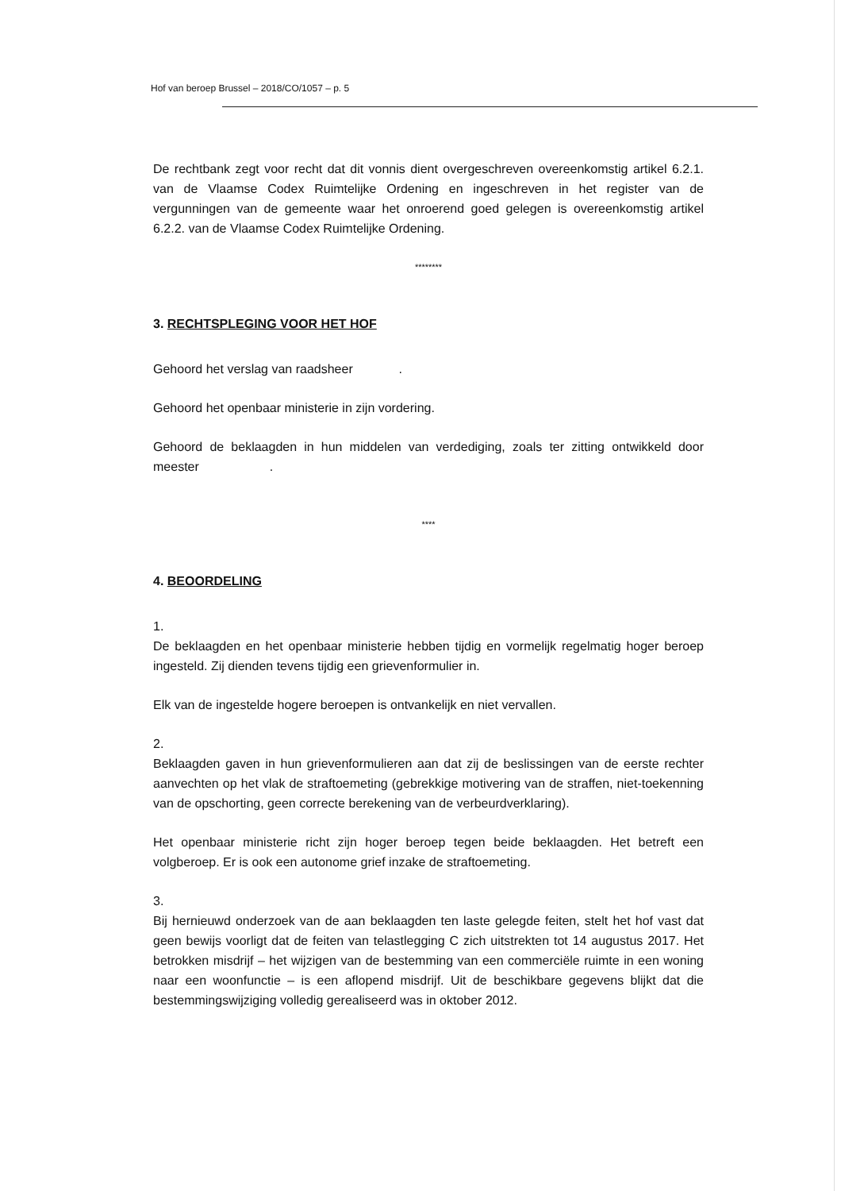Hof van beroep Brussel – 2018/CO/1057 – p. 5
De rechtbank zegt voor recht dat dit vonnis dient overgeschreven overeenkomstig artikel 6.2.1. van de Vlaamse Codex Ruimtelijke Ordening en ingeschreven in het register van de vergunningen van de gemeente waar het onroerend goed gelegen is overeenkomstig artikel 6.2.2. van de Vlaamse Codex Ruimtelijke Ordening.
********
3. RECHTSPLEGING VOOR HET HOF
Gehoord het verslag van raadsheer .
Gehoord het openbaar ministerie in zijn vordering.
Gehoord de beklaagden in hun middelen van verdediging, zoals ter zitting ontwikkeld door meester .
****
4. BEOORDELING
1.
De beklaagden en het openbaar ministerie hebben tijdig en vormelijk regelmatig hoger beroep ingesteld. Zij dienden tevens tijdig een grievenformulier in.
Elk van de ingestelde hogere beroepen is ontvankelijk en niet vervallen.
2.
Beklaagden gaven in hun grievenformulieren aan dat zij de beslissingen van de eerste rechter aanvechten op het vlak de straftoemeting (gebrekkige motivering van de straffen, niet-toekenning van de opschorting, geen correcte berekening van de verbeurdverklaring).
Het openbaar ministerie richt zijn hoger beroep tegen beide beklaagden. Het betreft een volgberoep. Er is ook een autonome grief inzake de straftoemeting.
3.
Bij hernieuwd onderzoek van de aan beklaagden ten laste gelegde feiten, stelt het hof vast dat geen bewijs voorligt dat de feiten van telastlegging C zich uitstrekten tot 14 augustus 2017. Het betrokken misdrijf – het wijzigen van de bestemming van een commerciële ruimte in een woning naar een woonfunctie – is een aflopend misdrijf. Uit de beschikbare gegevens blijkt dat die bestemmingswijziging volledig gerealiseerd was in oktober 2012.